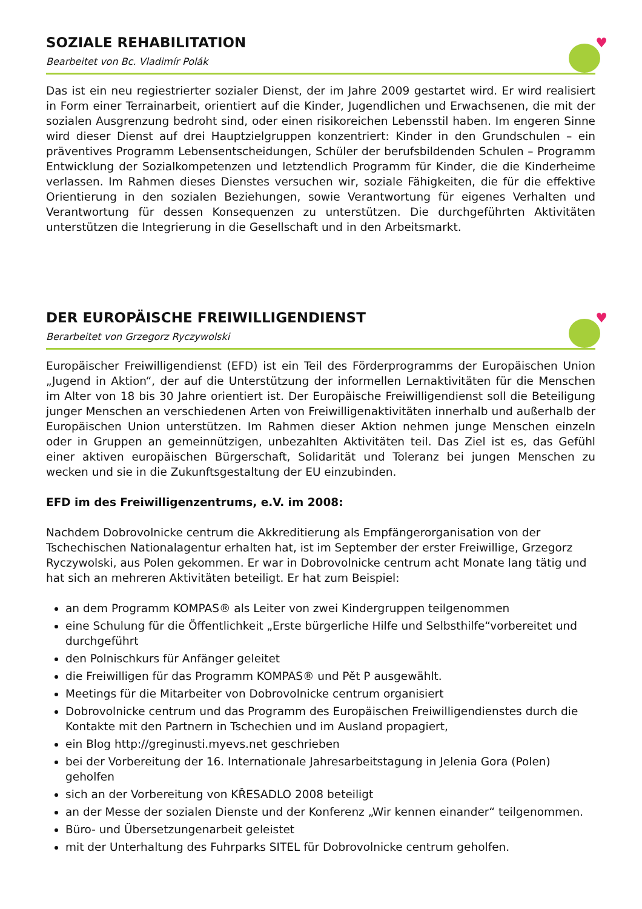SOZIALE REHABILITATION
Bearbeitet von Bc. Vladimír Polák
♥
Das ist ein neu regiestrierter sozialer Dienst, der im Jahre 2009 gestartet wird. Er wird realisiert in Form einer Terrainarbeit, orientiert auf die Kinder, Jugendlichen und Erwachsenen, die mit der sozialen Ausgrenzung bedroht sind, oder einen risikoreichen Lebensstil haben. Im engeren Sinne wird dieser Dienst auf drei Hauptzielgruppen konzentriert: Kinder in den Grundschulen – ein präventives Programm Lebensentscheidungen, Schüler der berufsbildenden Schulen – Programm Entwicklung der Sozialkompetenzen und letztendlich Programm für Kinder, die die Kinderheime verlassen. Im Rahmen dieses Dienstes versuchen wir, soziale Fähigkeiten, die für die effektive Orientierung in den sozialen Beziehungen, sowie Verantwortung für eigenes Verhalten und Verantwortung für dessen Konsequenzen zu unterstützen. Die durchgeführten Aktivitäten unterstützen die Integrierung in die Gesellschaft und in den Arbeitsmarkt.
DER EUROPÄISCHE FREIWILLIGENDIENST
Berarbeitet von Grzegorz Ryczywolski
♥
Europäischer Freiwilligendienst (EFD) ist ein Teil des Förderprogramms der Europäischen Union „Jugend in Aktion“, der auf die Unterstützung der informellen Lernaktivitäten für die Menschen im Alter von 18 bis 30 Jahre orientiert ist. Der Europäische Freiwilligendienst soll die Beteiligung junger Menschen an verschiedenen Arten von Freiwilligenaktivitäten innerhalb und außerhalb der Europäischen Union unterstützen. Im Rahmen dieser Aktion nehmen junge Menschen einzeln oder in Gruppen an gemeinnützigen, unbezahlten Aktivitäten teil. Das Ziel ist es, das Gefühl einer aktiven europäischen Bürgerschaft, Solidarität und Toleranz bei jungen Menschen zu wecken und sie in die Zukunftsgestaltung der EU einzubinden.
EFD im des Freiwilligenzentrums, e.V. im 2008:
Nachdem Dobrovolnicke centrum die Akkreditierung als Empfängerorganisation von der Tschechischen Nationalagentur erhalten hat, ist im September der erster Freiwillige, Grzegorz Ryczywolski, aus Polen gekommen. Er war in Dobrovolnicke centrum acht Monate lang tätig und hat sich an mehreren Aktivitäten beteiligt. Er hat zum Beispiel:
an dem Programm KOMPAS® als Leiter von zwei Kindergruppen teilgenommen
eine Schulung für die Öffentlichkeit „Erste bürgerliche Hilfe und Selbsthilfe“vorbereitet und durchgeführt
den Polnischkurs für Anfänger geleitet
die Freiwilligen für das Programm KOMPAS® und Pět P ausgewählt.
Meetings für die Mitarbeiter von Dobrovolnicke centrum organisiert
Dobrovolnicke centrum und das Programm des Europäischen Freiwilligendienstes durch die Kontakte mit den Partnern in Tschechien und im Ausland propagiert,
ein Blog http://greginusti.myevs.net geschrieben
bei der Vorbereitung der 16. Internationale Jahresarbeitstagung in Jelenia Gora (Polen) geholfen
sich an der Vorbereitung von KŘESADLO 2008 beteiligt
an der Messe der sozialen Dienste und der Konferenz „Wir kennen einander“ teilgenommen.
Büro- und Übersetzungenarbeit geleistet
mit der Unterhaltung des Fuhrparks SITEL für Dobrovolnicke centrum geholfen.